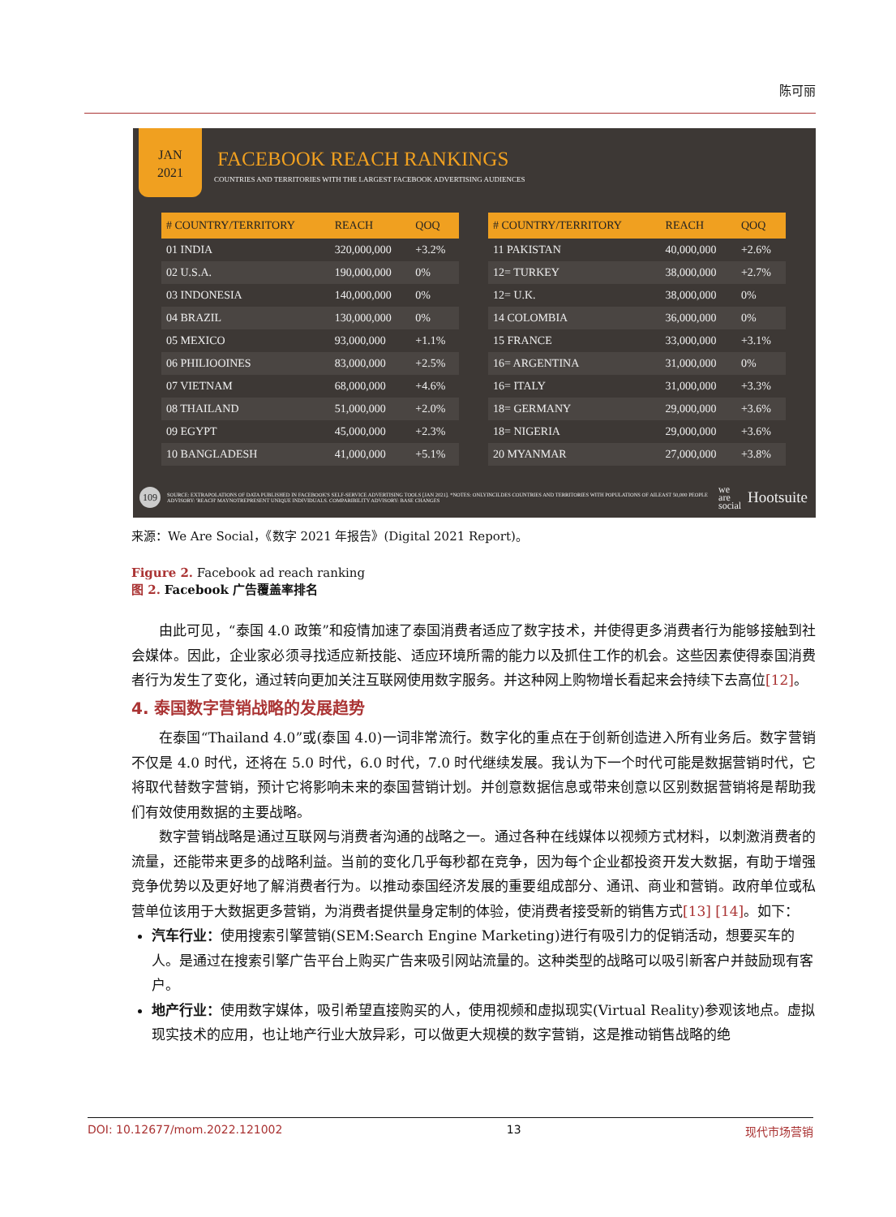陈可丽
JAN
2021
FACEBOOK REACH RANKINGS
COUNTRIES AND TERRITORIES WITH THE LARGEST FACEBOOK ADVERTISING AUDIENCES
| # COUNTRY/TERRITORY | REACH | QOQ |
| --- | --- | --- |
| 01 INDIA | 320,000,000 | +3.2% |
| 02 U.S.A. | 190,000,000 | 0% |
| 03 INDONESIA | 140,000,000 | 0% |
| 04 BRAZIL | 130,000,000 | 0% |
| 05 MEXICO | 93,000,000 | +1.1% |
| 06 PHILIOOINES | 83,000,000 | +2.5% |
| 07 VIETNAM | 68,000,000 | +4.6% |
| 08 THAILAND | 51,000,000 | +2.0% |
| 09 EGYPT | 45,000,000 | +2.3% |
| 10 BANGLADESH | 41,000,000 | +5.1% |
| # COUNTRY/TERRITORY | REACH | QOQ |
| --- | --- | --- |
| 11 PAKISTAN | 40,000,000 | +2.6% |
| 12= TURKEY | 38,000,000 | +2.7% |
| 12= U.K. | 38,000,000 | 0% |
| 14 COLOMBIA | 36,000,000 | 0% |
| 15 FRANCE | 33,000,000 | +3.1% |
| 16= ARGENTINA | 31,000,000 | 0% |
| 16= ITALY | 31,000,000 | +3.3% |
| 18= GERMANY | 29,000,000 | +3.6% |
| 18= NIGERIA | 29,000,000 | +3.6% |
| 20 MYANMAR | 27,000,000 | +3.8% |
109
SOURCE: EXTRAPOLATIONS OF DATA PUBLISHED IN FACEBOOK'S SELF-SERVICE ADVERTISING TOOLS [JAN 2021]. *NOTES: ONLYINCILDES COUNTRIES AND TERRITORIES WITH POPULATIONS OF AILEAST 50,000 PEOPLE ADVISORY: 'REACH' MAYNOTREPRESENT UNIQUE INDIVIDUALS. COMPARIBILITY ADVISORY: BASE CHANGES
we
are
social
Hootsuite
来源：We Are Social，《数字 2021 年报告》(Digital 2021 Report)。
Figure 2. Facebook ad reach ranking
图 2. Facebook 广告覆盖率排名
由此可见，“泰国 4.0 政策”和疫情加速了泰国消费者适应了数字技术，并使得更多消费者行为能够接触到社会媒体。因此，企业家必须寻找适应新技能、适应环境所需的能力以及抓住工作的机会。这些因素使得泰国消费者行为发生了变化，通过转向更加关注互联网使用数字服务。并这种网上购物增长看起来会持续下去高位[12]。
4. 泰国数字营销战略的发展趋势
在泰国“Thailand 4.0”或(泰国 4.0)一词非常流行。数字化的重点在于创新创造进入所有业务后。数字营销不仅是 4.0 时代，还将在 5.0 时代，6.0 时代，7.0 时代继续发展。我认为下一个时代可能是数据营销时代，它将取代替数字营销，预计它将影响未来的泰国营销计划。并创意数据信息或带来创意以区别数据营销将是帮助我们有效使用数据的主要战略。
数字营销战略是通过互联网与消费者沟通的战略之一。通过各种在线媒体以视频方式材料，以刺激消费者的流量，还能带来更多的战略利益。当前的变化几乎每秒都在竞争，因为每个企业都投资开发大数据，有助于增强竞争优势以及更好地了解消费者行为。以推动泰国经济发展的重要组成部分、通讯、商业和营销。政府单位或私营单位该用于大数据更多营销，为消费者提供量身定制的体验，使消费者接受新的销售方式[13] [14]。如下：
汽车行业：使用搜索引擎营销(SEM:Search Engine Marketing)进行有吸引力的促销活动，想要买车的人。是通过在搜索引擎广告平台上购买广告来吸引网站流量的。这种类型的战略可以吸引新客户并鼓励现有客户。
地产行业：使用数字媒体，吸引希望直接购买的人，使用视频和虚拟现实(Virtual Reality)参观该地点。虚拟现实技术的应用，也让地产行业大放异彩，可以做更大规模的数字营销，这是推动销售战略的绝
DOI: 10.12677/mom.2022.121002 13 现代市场营销